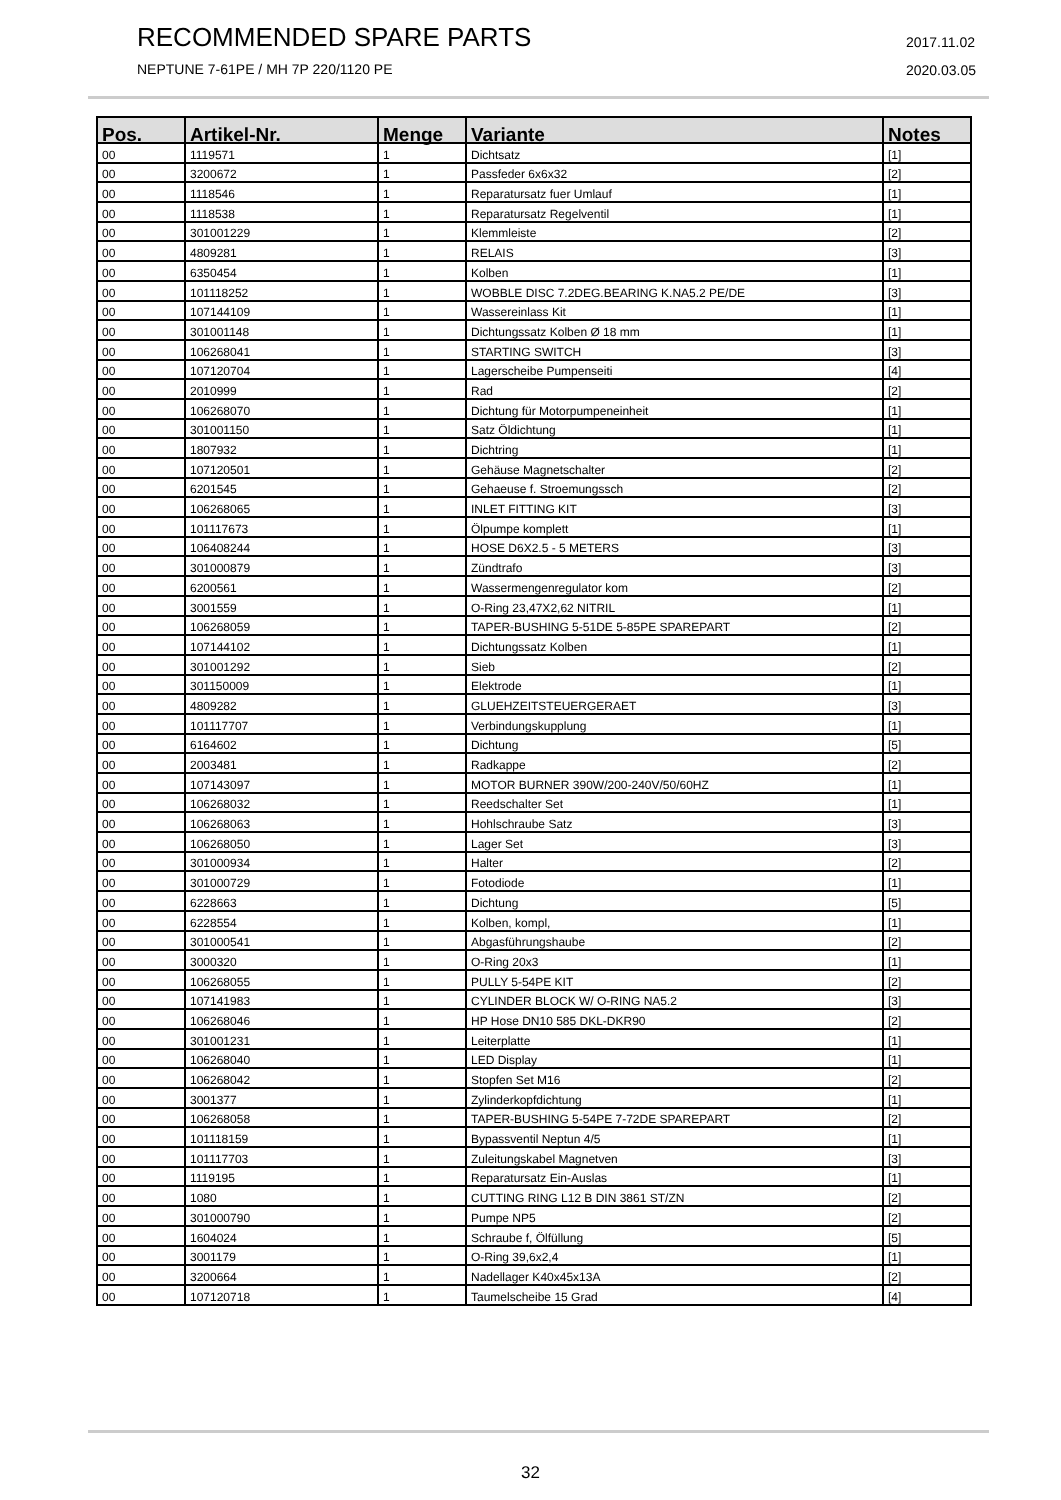RECOMMENDED SPARE PARTS
NEPTUNE 7-61PE / MH 7P 220/1120 PE
2017.11.02
2020.03.05
| Pos. | Artikel-Nr. | Menge | Variante | Notes |
| --- | --- | --- | --- | --- |
| 00 | 1119571 | 1 | Dichtsatz | [1] |
| 00 | 3200672 | 1 | Passfeder 6x6x32 | [2] |
| 00 | 1118546 | 1 | Reparatursatz fuer Umlauf | [1] |
| 00 | 1118538 | 1 | Reparatursatz Regelventil | [1] |
| 00 | 301001229 | 1 | Klemmleiste | [2] |
| 00 | 4809281 | 1 | RELAIS | [3] |
| 00 | 6350454 | 1 | Kolben | [1] |
| 00 | 101118252 | 1 | WOBBLE DISC 7.2DEG.BEARING K.NA5.2 PE/DE | [3] |
| 00 | 107144109 | 1 | Wassereinlass Kit | [1] |
| 00 | 301001148 | 1 | Dichtungssatz Kolben Ø 18 mm | [1] |
| 00 | 106268041 | 1 | STARTING SWITCH | [3] |
| 00 | 107120704 | 1 | Lagerscheibe Pumpenseiti | [4] |
| 00 | 2010999 | 1 | Rad | [2] |
| 00 | 106268070 | 1 | Dichtung für Motorpumpeneinheit | [1] |
| 00 | 301001150 | 1 | Satz Öldichtung | [1] |
| 00 | 1807932 | 1 | Dichtring | [1] |
| 00 | 107120501 | 1 | Gehäuse Magnetschalter | [2] |
| 00 | 6201545 | 1 | Gehaeuse f. Stroemungssch | [2] |
| 00 | 106268065 | 1 | INLET FITTING KIT | [3] |
| 00 | 101117673 | 1 | Ölpumpe komplett | [1] |
| 00 | 106408244 | 1 | HOSE D6X2.5 - 5 METERS | [3] |
| 00 | 301000879 | 1 | Zündtrafo | [3] |
| 00 | 6200561 | 1 | Wassermengenregulator kom | [2] |
| 00 | 3001559 | 1 | O-Ring 23,47X2,62 NITRIL | [1] |
| 00 | 106268059 | 1 | TAPER-BUSHING 5-51DE 5-85PE SPAREPART | [2] |
| 00 | 107144102 | 1 | Dichtungssatz Kolben | [1] |
| 00 | 301001292 | 1 | Sieb | [2] |
| 00 | 301150009 | 1 | Elektrode | [1] |
| 00 | 4809282 | 1 | GLUEHZEITSTEUERGERAET | [3] |
| 00 | 101117707 | 1 | Verbindungskupplung | [1] |
| 00 | 6164602 | 1 | Dichtung | [5] |
| 00 | 2003481 | 1 | Radkappe | [2] |
| 00 | 107143097 | 1 | MOTOR BURNER 390W/200-240V/50/60HZ | [1] |
| 00 | 106268032 | 1 | Reedschalter Set | [1] |
| 00 | 106268063 | 1 | Hohlschraube Satz | [3] |
| 00 | 106268050 | 1 | Lager Set | [3] |
| 00 | 301000934 | 1 | Halter | [2] |
| 00 | 301000729 | 1 | Fotodiode | [1] |
| 00 | 6228663 | 1 | Dichtung | [5] |
| 00 | 6228554 | 1 | Kolben, kompl, | [1] |
| 00 | 301000541 | 1 | Abgasführungshaube | [2] |
| 00 | 3000320 | 1 | O-Ring 20x3 | [1] |
| 00 | 106268055 | 1 | PULLY 5-54PE KIT | [2] |
| 00 | 107141983 | 1 | CYLINDER BLOCK W/ O-RING NA5.2 | [3] |
| 00 | 106268046 | 1 | HP Hose DN10 585 DKL-DKR90 | [2] |
| 00 | 301001231 | 1 | Leiterplatte | [1] |
| 00 | 106268040 | 1 | LED Display | [1] |
| 00 | 106268042 | 1 | Stopfen Set M16 | [2] |
| 00 | 3001377 | 1 | Zylinderkopfdichtung | [1] |
| 00 | 106268058 | 1 | TAPER-BUSHING 5-54PE 7-72DE SPAREPART | [2] |
| 00 | 101118159 | 1 | Bypassventil Neptun 4/5 | [1] |
| 00 | 101117703 | 1 | Zuleitungskabel Magnetven | [3] |
| 00 | 1119195 | 1 | Reparatursatz Ein-Auslas | [1] |
| 00 | 1080 | 1 | CUTTING RING L12 B DIN 3861 ST/ZN | [2] |
| 00 | 301000790 | 1 | Pumpe NP5 | [2] |
| 00 | 1604024 | 1 | Schraube f, Ölfüllung | [5] |
| 00 | 3001179 | 1 | O-Ring 39,6x2,4 | [1] |
| 00 | 3200664 | 1 | Nadellager K40x45x13A | [2] |
| 00 | 107120718 | 1 | Taumelscheibe 15 Grad | [4] |
32